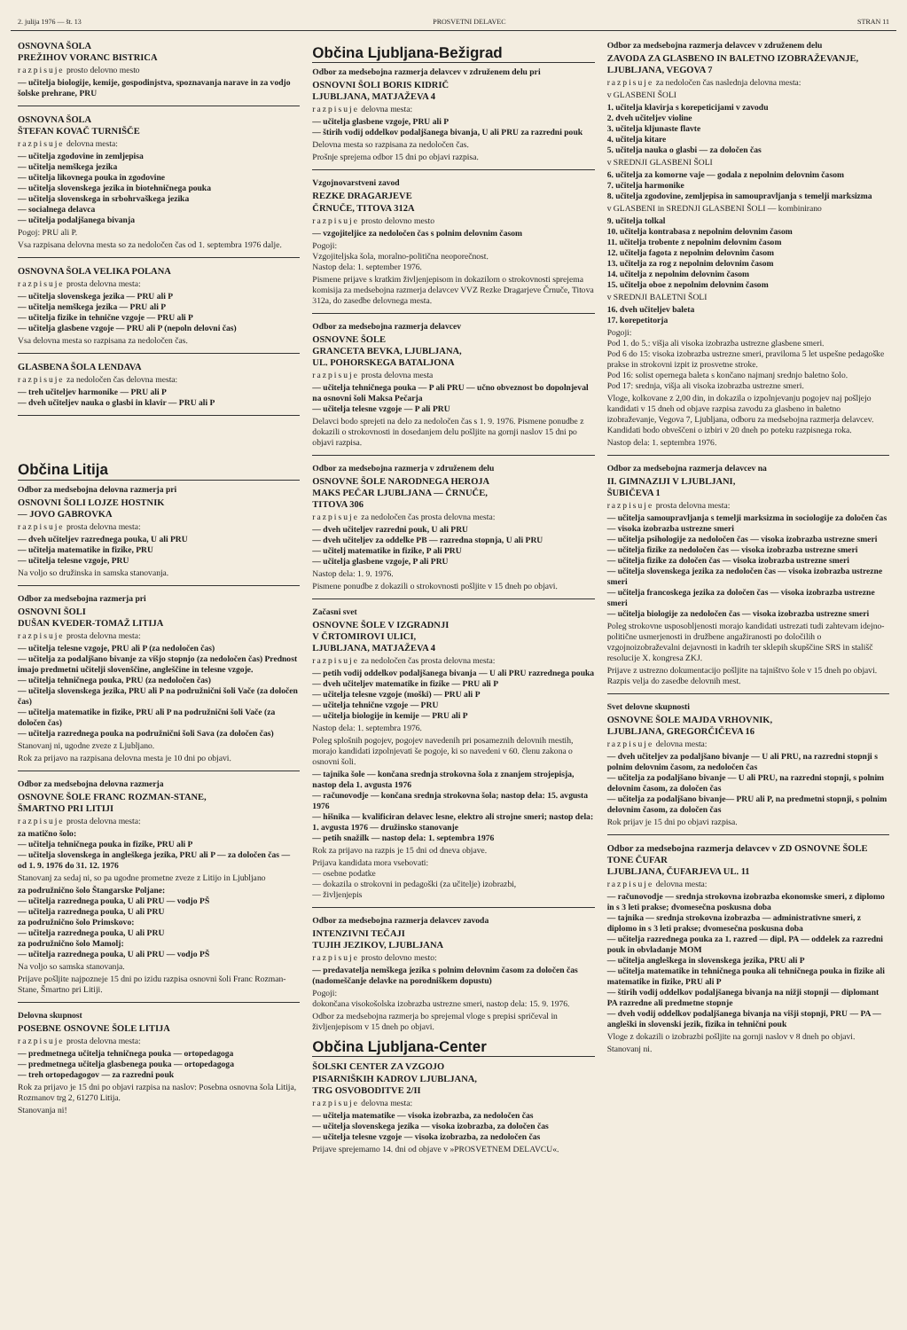2. julija 1976 — št. 13 PROSVETNI DELAVEC STRAN 11
OSNOVNA ŠOLA
PREŽIHOV VORANC BISTRICA
razpisuje prosto delovno mesto
— učitelja biologije, kemije, gospodinjstva, spoznavanja narave in za vodjo šolske prehrane, PRU
OSNOVNA ŠOLA
ŠTEFAN KOVAČ TURNIŠČE
razpisuje delovna mesta:
— učitelja zgodovine in zemljepisa
— učitelja nemškega jezika
— učitelja likovnega pouka in zgodovine
— učitelja slovenskega jezika in biotehničnega pouka
— učitelja slovenskega in srbohrvaškega jezika
— socialnega delavca
— učitelja podaljšanega bivanja
Pogoj: PRU ali P.
Vsa razpisana delovna mesta so za nedoločen čas od 1. septembra 1976 dalje.
OSNOVNA ŠOLA VELIKA POLANA
razpisuje prosta delovna mesta:
— učitelja slovenskega jezika — PRU ali P
— učitelja nemškega jezika — PRU ali P
— učitelja fizike in tehnične vzgoje — PRU ali P
— učitelja glasbene vzgoje — PRU ali P (nepoln delovni čas)
Vsa delovna mesta so razpisana za nedoločen čas.
GLASBENA ŠOLA LENDAVA
razpisuje za nedoločen čas delovna mesta:
— treh učiteljev harmonike — PRU ali P
— dveh učiteljev nauka o glasbi in klavir — PRU ali P
Občina Litija
Odbor za medsebojna delovna razmerja pri
OSNOVNI ŠOLI LOJZE HOSTNIK
— JOVO GABROVKA
razpisuje prosta delovna mesta:
— dveh učiteljev razrednega pouka, U ali PRU
— učitelja matematike in fizike, PRU
— učitelja telesne vzgoje, PRU
Na voljo so družinska in samska stanovanja.
Odbor za medsebojna razmerja pri
OSNOVNI ŠOLI
DUŠAN KVEDER-TOMAŽ LITIJA
razpisuje prosta delovna mesta:
— učitelja telesne vzgoje, PRU ali P (za nedoločen čas)
— učitelja za podaljšano bivanje za višjo stopnjo (za nedoločen čas) Prednost imajo predmetni učitelji slovenščine, angleščine in telesne vzgoje.
— učitelja tehničnega pouka, PRU (za nedoločen čas)
— učitelja slovenskega jezika, PRU ali P na podružnični šoli Vače (za določen čas)
— učitelja matematike in fizike, PRU ali P na podružnični šoli Vače (za določen čas)
— učitelja razrednega pouka na podružnični šoli Sava (za določen čas)
Stanovanj ni, ugodne zveze z Ljubljano.
Rok za prijavo na razpisana delovna mesta je 10 dni po objavi.
Odbor za medsebojna delovna razmerja
OSNOVNE ŠOLE FRANC ROZMAN-STANE,
ŠMARTNO PRI LITIJI
razpisuje prosta delovna mesta:
za matično šolo:
— učitelja tehničnega pouka in fizike, PRU ali P
— učitelja slovenskega in angleškega jezika, PRU ali P — za določen čas — od 1. 9. 1976 do 31. 12. 1976
Stanovanj za sedaj ni, so pa ugodne prometne zveze z Litijo in Ljubljano
za podružnično šolo Štangarske Poljane:
— učitelja razrednega pouka, U ali PRU — vodjo PŠ
— učitelja razrednega pouka, U ali PRU
za podružnično šolo Primskovo:
— učitelja razrednega pouka, U ali PRU
za podružnično šolo Mamolj:
— učitelja razrednega pouka, U ali PRU — vodjo PŠ
Na voljo so samska stanovanja.
Prijave pošljite najpozneje 15 dni po izidu razpisa osnovni šoli Franc Rozman-Stane, Šmartno pri Litiji.
Delovna skupnost
POSEBNE OSNOVNE ŠOLE LITIJA
razpisuje prosta delovna mesta:
— predmetnega učitelja tehničnega pouka — ortopedagoga
— predmetnega učitelja glasbenega pouka — ortopedagoga
— treh ortopedagogov — za razredni pouk
Rok za prijavo je 15 dni po objavi razpisa na naslov: Posebna osnovna šola Litija, Rozmanov trg 2, 61270 Litija.
Stanovanja ni!
Občina Ljubljana-Bežigrad
Odbor za medsebojna razmerja delavcev v združenem delu pri
OSNOVNI ŠOLI BORIS KIDRIČ
LJUBLJANA, MATJAŽEVA 4
razpisuje delovna mesta:
— učitelja glasbene vzgoje, PRU ali P
— štirih vodij oddelkov podaljšanega bivanja, U ali PRU za razredni pouk
Delovna mesta so razpisana za nedoločen čas.
Prošnje sprejema odbor 15 dni po objavi razpisa.
Vzgojnovarstveni zavod
REZKE DRAGARJEVE
ČRNUČE, TITOVA 312A
razpisuje prosto delovno mesto
— vzgojiteljice za nedoločen čas s polnim delovnim časom
Pogoji:
Vzgojiteljska šola, moralno-politična neoporečnost.
Nastop dela: 1. september 1976.
Pismene prijave s kratkim življenjepisom in dokazilom o strokovnosti sprejema komisija za medsebojna razmerja delavcev VVZ Rezke Dragarjeve Črnuče, Titova 312a, do zasedbe delovnega mesta.
Odbor za medsebojna razmerja delavcev
OSNOVNE ŠOLE
GRANCETA BEVKA, LJUBLJANA,
UL. POHORSKEGA BATALJONA
razpisuje prosta delovna mesta
— učitelja tehničnega pouka — P ali PRU — učno obveznost bo dopolnjeval na osnovni šoli Maksa Pečarja
— učitelja telesne vzgoje — P ali PRU
Delavci bodo sprejeti na delo za nedoločen čas s 1. 9. 1976. Pismene ponudbe z dokazili o strokovnosti in dosedanjem delu pošljite na gornji naslov 15 dni po objavi razpisa.
Odbor za medsebojna razmerja v združenem delu
OSNOVNE ŠOLE NARODNEGA HEROJA
MAKS PEČAR LJUBLJANA — ČRNUČE,
TITOVA 306
razpisuje za nedoločen čas prosta delovna mesta:
— dveh učiteljev razredni pouk, U ali PRU
— dveh učiteljev za oddelke PB — razredna stopnja, U ali PRU
— učitelj matematike in fizike, P ali PRU
— učitelja glasbene vzgoje, P ali PRU
Nastop dela: 1. 9. 1976.
Pismene ponudbe z dokazili o strokovnosti pošljite v 15 dneh po objavi.
Začasni svet
OSNOVNE ŠOLE V IZGRADNJI
V ČRTOMIROVI ULICI,
LJUBLJANA, MATJAŽEVA 4
razpisuje za nedoločen čas prosta delovna mesta:
— petih vodij oddelkov podaljšanega bivanja — U ali PRU razrednega pouka
— dveh učiteljev matematike in fizike — PRU ali P
— učitelja telesne vzgoje (moški) — PRU ali P
— učitelja tehnične vzgoje — PRU
— učitelja biologije in kemije — PRU ali P
Nastop dela: 1. septembra 1976.
Poleg splošnih pogojev, pogojev navedenih pri posameznih delovnih mestih, morajo kandidati izpolnjevati še pogoje, ki so navedeni v 60. členu zakona o osnovni šoli.
— tajnika šole — končana srednja strokovna šola z znanjem strojepisja, nastop dela 1. avgusta 1976
— računovodje — končana srednja strokovna šola; nastop dela: 15. avgusta 1976
— hišnika — kvalificiran delavec lesne, elektro ali strojne smeri; nastop dela: 1. avgusta 1976 — družinsko stanovanje
— petih snažilk — nastop dela: 1. septembra 1976
Rok za prijavo na razpis je 15 dni od dneva objave.
Prijava kandidata mora vsebovati:
— osebne podatke
— dokazila o strokovni in pedagoški (za učitelje) izobrazbi,
— življenjepis
Odbor za medsebojna razmerja delavcev zavoda
INTENZIVNI TEČAJI
TUJIH JEZIKOV, LJUBLJANA
razpisuje prosto delovno mesto:
— predavatelja nemškega jezika s polnim delovnim časom za določen čas (nadomeščanje delavke na porodniškem dopustu)
Pogoji:
dokončana visokošolska izobrazba ustrezne smeri, nastop dela: 15. 9. 1976.
Odbor za medsebojna razmerja bo sprejemal vloge s prepisi spričeval in življenjepisom v 15 dneh po objavi.
Občina Ljubljana-Center
ŠOLSKI CENTER ZA VZGOJO
PISARNIŠKIH KADROV LJUBLJANA,
TRG OSVOBODITVE 2/II
razpisuje delovna mesta:
— učitelja matematike — visoka izobrazba, za nedoločen čas
— učitelja slovenskega jezika — visoka izobrazba, za določen čas
— učitelja telesne vzgoje — visoka izobrazba, za nedoločen čas
Prijave sprejemamo 14. dni od objave v »PROSVETNEM DELAVCU«.
Odbor za medsebojna razmerja delavcev v združenem delu
ZAVODA ZA GLASBENO IN BALETNO IZOBRAŽEVANJE,
LJUBLJANA, VEGOVA 7
razpisuje za nedoločen čas naslednja delovna mesta:
v GLASBENI ŠOLI
1. učitelja klavirja s korepeticijami v zavodu
2. dveh učiteljev violine
3. učitelja kljunaste flavte
4. učitelja kitare
5. učitelja nauka o glasbi — za določen čas
v SREDNJI GLASBENI ŠOLI
6. učitelja za komorne vaje — godala z nepolnim delovnim časom
7. učitelja harmonike
8. učitelja zgodovine, zemljepisa in samoupravljanja s temelji marksizma
v GLASBENI in SREDNJI GLASBENI ŠOLI — kombinirano
9. učitelja tolkal
10. učitelja kontrabasa z nepolnim delovnim časom
11. učitelja trobente z nepolnim delovnim časom
12. učitelja fagota z nepolnim delovnim časom
13. učitelja za rog z nepolnim delovnim časom
14. učitelja z nepolnim delovnim časom
15. učitelja oboe z nepolnim delovnim časom
v SREDNJI BALETNI ŠOLI
16. dveh učiteljev baleta
17. korepetitorja
Pogoji:
Pod 1. do 5.: višja ali visoka izobrazba ustrezne glasbene smeri.
Pod 6 do 15: visoka izobrazba ustrezne smeri, praviloma 5 let uspešne pedagoške prakse in strokovni izpit iz prosvetne stroke.
Pod 16: solist opernega baleta s končano najmanj srednjo baletno šolo.
Pod 17: srednja, višja ali visoka izobrazba ustrezne smeri.
Vloge, kolkovane z 2,00 din, in dokazila o izpolnjevanju pogojev naj pošljejo kandidati v 15 dneh od objave razpisa zavodu za glasbeno in baletno izobraževanje, Vegova 7, Ljubljana, odboru za medsebojna razmerja delavcev. Kandidati bodo obveščeni o izbiri v 20 dneh po poteku razpisnega roka.
Nastop dela: 1. septembra 1976.
Odbor za medsebojna razmerja delavcev na
II. GIMNAZIJI V LJUBLJANI,
ŠUBIČEVA 1
razpisuje prosta delovna mesta:
— učitelja samoupravljanja s temelji marksizma in sociologije za določen čas — visoka izobrazba ustrezne smeri
— učitelja psihologije za nedoločen čas — visoka izobrazba ustrezne smeri
— učitelja fizike za nedoločen čas — visoka izobrazba ustrezne smeri
— učitelja fizike za določen čas — visoka izobrazba ustrezne smeri
— učitelja slovenskega jezika za nedoločen čas — visoka izobrazba ustrezne smeri
— učitelja francoskega jezika za določen čas — visoka izobrazba ustrezne smeri
— učitelja biologije za nedoločen čas — visoka izobrazba ustrezne smeri
Poleg strokovne usposobljenosti morajo kandidati ustrezati tudi zahtevam idejno-politične usmerjenosti in družbene angažiranosti po določilih o vzgojnoizobraževalni dejavnosti in kadrih ter sklepih skupščine SRS in stališč resolucije X. kongresa ZKJ.
Prijave z ustrezno dokumentacijo pošljite na tajništvo šole v 15 dneh po objavi. Razpis velja do zasedbe delovnih mest.
Svet delovne skupnosti
OSNOVNE ŠOLE MAJDA VRHOVNIK,
LJUBLJANA, GREGORČIČEVA 16
razpisuje delovna mesta:
— dveh učiteljev za podaljšano bivanje — U ali PRU, na razredni stopnji s polnim delovnim časom, za nedoločen čas
— učitelja za podaljšano bivanje — U ali PRU, na razredni stopnji, s polnim delovnim časom, za določen čas
— učitelja za podaljšano bivanje— PRU ali P, na predmetni stopnji, s polnim delovnim časom, za določen čas
Rok prijav je 15 dni po objavi razpisa.
Odbor za medsebojna razmerja delavcev v ZD OSNOVNE ŠOLE TONE ČUFAR
LJUBLJANA, ČUFARJEVA UL. 11
razpisuje delovna mesta:
— računovodje — srednja strokovna izobrazba ekonomske smeri, z diplomo in s 3 leti prakse; dvomesečna poskusna doba
— tajnika — srednja strokovna izobrazba — administrativne smeri, z diplomo in s 3 leti prakse; dvomesečna poskusna doba
— učitelja razrednega pouka za 1. razred — dipl. PA — oddelek za razredni pouk in obvladanje MOM
— učitelja angleškega in slovenskega jezika, PRU ali P
— učitelja matematike in tehničnega pouka ali tehničnega pouka in fizike ali matematike in fizike, PRU ali P
— štirih vodij oddelkov podaljšanega bivanja na nižji stopnji — diplomant PA razredne ali predmetne stopnje
— dveh vodij oddelkov podaljšanega bivanja na višji stopnji, PRU — PA — angleški in slovenski jezik, fizika in tehnični pouk
Vloge z dokazili o izobrazbi pošljite na gornji naslov v 8 dneh po objavi.
Stanovanj ni.